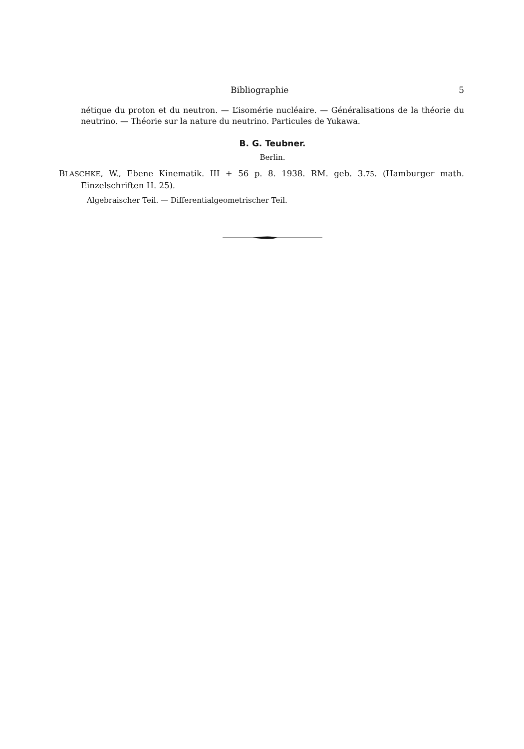Bibliographie 5
nétique du proton et du neutron. — L’isomérie nucléaire. — Généralisations de la théorie du neutrino. — Théorie sur la nature du neutrino. Particules de Yukawa.
B. G. Teubner.
Berlin.
BLASCHKE, W., Ebene Kinematik. III + 56 p. 8. 1938. RM. geb. 3.75. (Hamburger math. Einzelschriften H. 25).
Algebraischer Teil. — Differentialgeometrischer Teil.